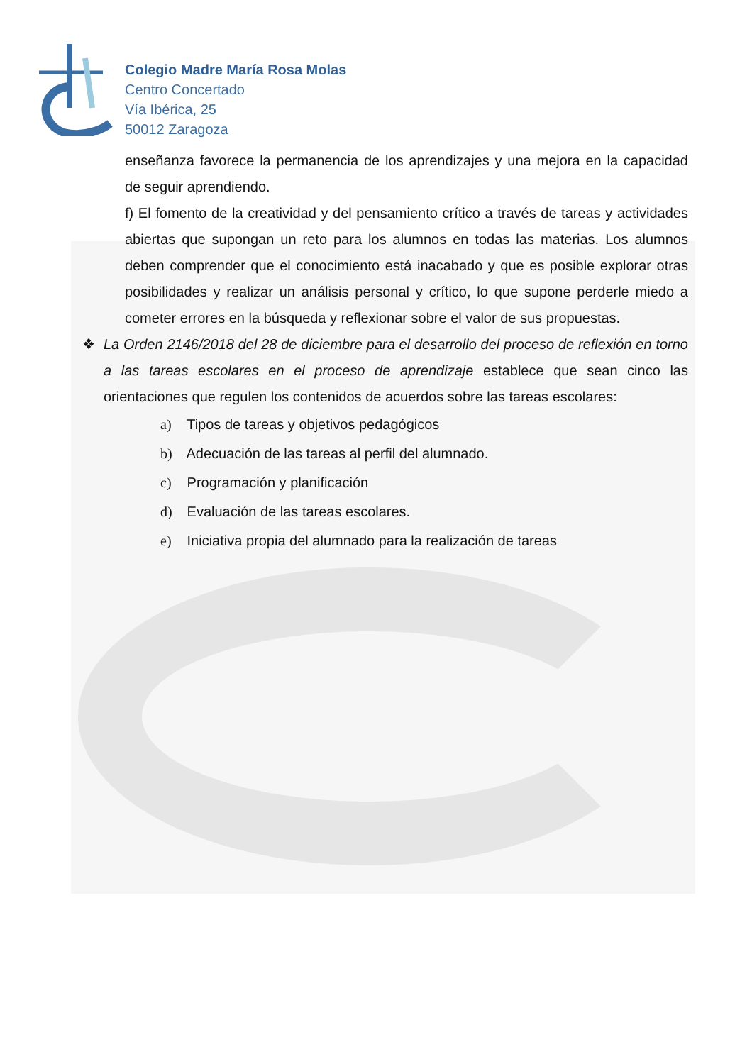Colegio Madre María Rosa Molas
Centro Concertado
Vía Ibérica, 25
50012 Zaragoza
enseñanza favorece la permanencia de los aprendizajes y una mejora en la capacidad de seguir aprendiendo.
f) El fomento de la creatividad y del pensamiento crítico a través de tareas y actividades abiertas que supongan un reto para los alumnos en todas las materias. Los alumnos deben comprender que el conocimiento está inacabado y que es posible explorar otras posibilidades y realizar un análisis personal y crítico, lo que supone perderle miedo a cometer errores en la búsqueda y reflexionar sobre el valor de sus propuestas.
❖ La Orden 2146/2018 del 28 de diciembre para el desarrollo del proceso de reflexión en torno a las tareas escolares en el proceso de aprendizaje establece que sean cinco las orientaciones que regulen los contenidos de acuerdos sobre las tareas escolares:
a) Tipos de tareas y objetivos pedagógicos
b) Adecuación de las tareas al perfil del alumnado.
c) Programación y planificación
d) Evaluación de las tareas escolares.
e) Iniciativa propia del alumnado para la realización de tareas